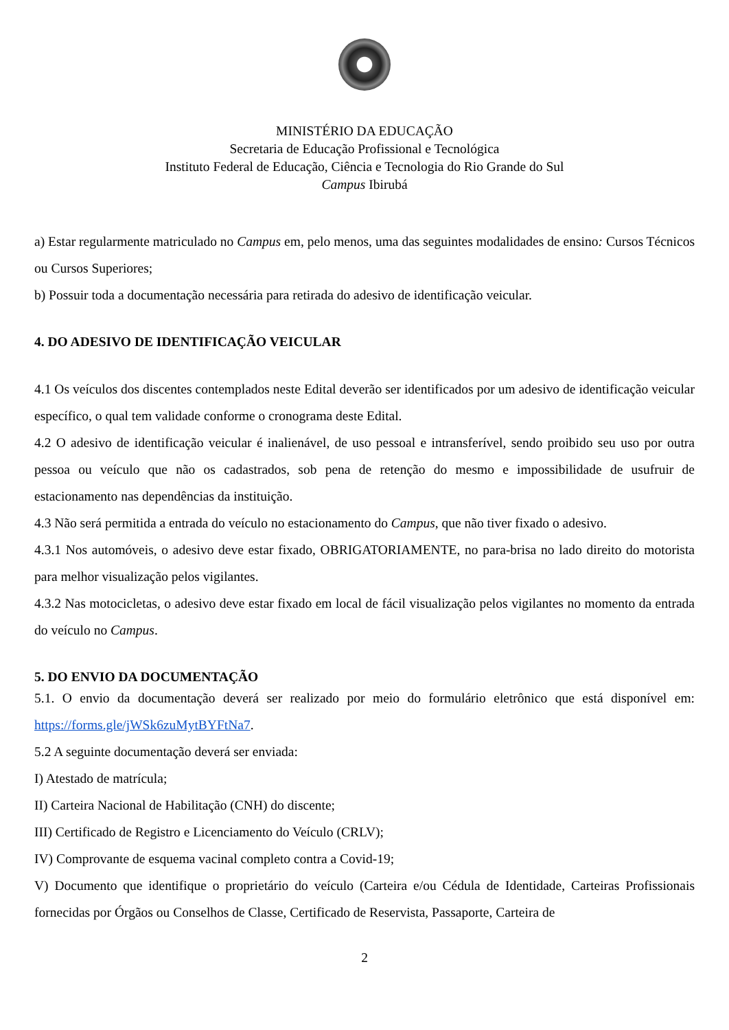MINISTÉRIO DA EDUCAÇÃO
Secretaria de Educação Profissional e Tecnológica
Instituto Federal de Educação, Ciência e Tecnologia do Rio Grande do Sul
Campus Ibirubá
a) Estar regularmente matriculado no Campus em, pelo menos, uma das seguintes modalidades de ensino: Cursos Técnicos ou Cursos Superiores;
b) Possuir toda a documentação necessária para retirada do adesivo de identificação veicular.
4. DO ADESIVO DE IDENTIFICAÇÃO VEICULAR
4.1 Os veículos dos discentes contemplados neste Edital deverão ser identificados por um adesivo de identificação veicular específico, o qual tem validade conforme o cronograma deste Edital.
4.2 O adesivo de identificação veicular é inalienável, de uso pessoal e intransferível, sendo proibido seu uso por outra pessoa ou veículo que não os cadastrados, sob pena de retenção do mesmo e impossibilidade de usufruir de estacionamento nas dependências da instituição.
4.3 Não será permitida a entrada do veículo no estacionamento do Campus, que não tiver fixado o adesivo.
4.3.1 Nos automóveis, o adesivo deve estar fixado, OBRIGATORIAMENTE, no para-brisa no lado direito do motorista para melhor visualização pelos vigilantes.
4.3.2 Nas motocicletas, o adesivo deve estar fixado em local de fácil visualização pelos vigilantes no momento da entrada do veículo no Campus.
5. DO ENVIO DA DOCUMENTAÇÃO
5.1. O envio da documentação deverá ser realizado por meio do formulário eletrônico que está disponível em: https://forms.gle/jWSk6zuMytBYFtNa7.
5.2 A seguinte documentação deverá ser enviada:
I) Atestado de matrícula;
II) Carteira Nacional de Habilitação (CNH) do discente;
III) Certificado de Registro e Licenciamento do Veículo (CRLV);
IV) Comprovante de esquema vacinal completo contra a Covid-19;
V) Documento que identifique o proprietário do veículo (Carteira e/ou Cédula de Identidade, Carteiras Profissionais fornecidas por Órgãos ou Conselhos de Classe, Certificado de Reservista, Passaporte, Carteira de
2